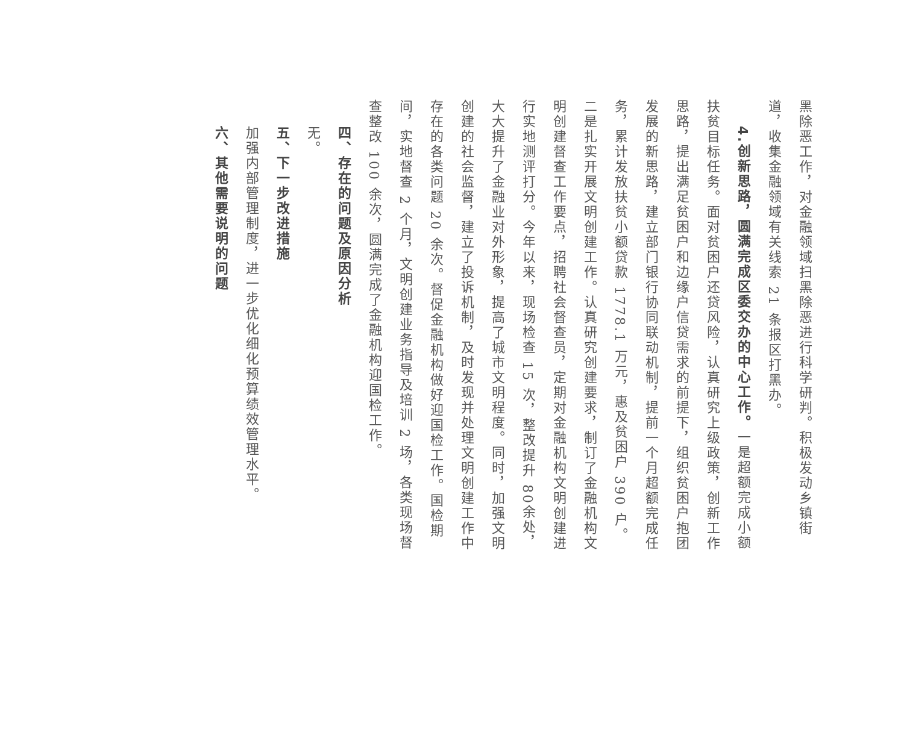黑除恶工作，对金融领域扫黑除恶进行科学研判。积极发动乡镇街道，收集金融领域有关线索 21 条报区打黑办。
4.创新思路，圆满完成区委交办的中心工作。一是超额完成小额扶贫目标任务。面对贫困户还贷风险，认真研究上级政策，创新工作思路，提出满足贫困户和边缘户信贷需求的前提下，组织贫困户抱团发展的新思路，建立部门银行协同联动机制，提前一个月超额完成任务，累计发放扶贫小额贷款 1778.1 万元，惠及贫困户 390 户。二是扎实开展文明创建工作。认真研究创建要求，制订了金融机构文明创建督查工作要点，招聘社会督查员，定期对金融机构文明创建进行实地测评打分。今年以来，现场检查 15 次，整改提升 80余处，大大提升了金融业对外形象，提高了城市文明程度。同时，加强文明创建的社会监督，建立了投诉机制，及时发现并处理文明创建工作中存在的各类问题 20 余次。督促金融机构做好迎国检工作。国检期间，实地督查 2 个月，文明创建业务指导及培训 2 场，各类现场督查整改 100 余次，圆满完成了金融机构迎国检工作。
四、存在的问题及原因分析
无。
五、下一步改进措施
加强内部管理制度，进一步优化细化预算绩效管理水平。
六、其他需要说明的问题